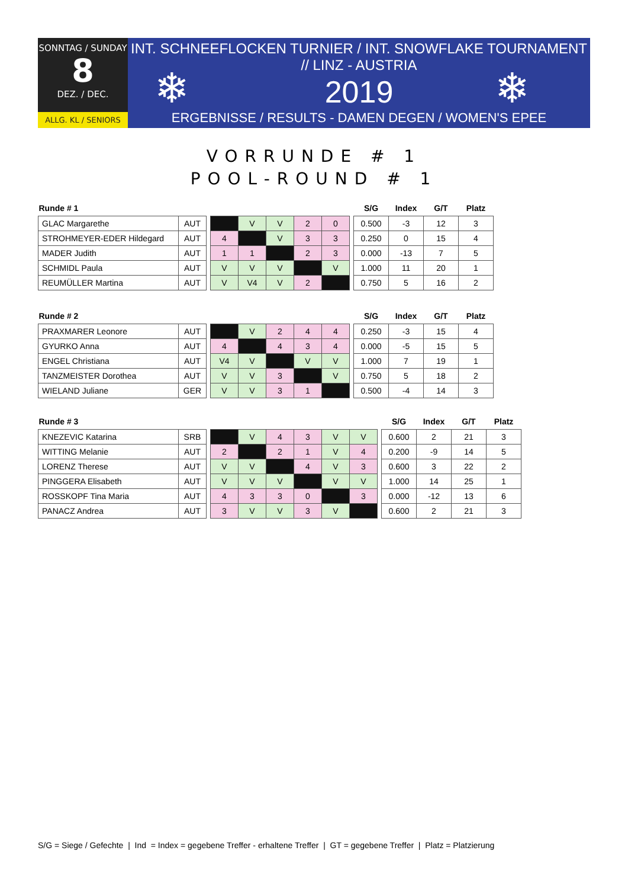SONNTAG / SUNDAY
8
DEZ. / DEC.
ALLG. KL / SENIORS
INT. SCHNEEFLOCKEN TURNIER / INT. SNOWFLAKE TOURNAMENT // LINZ - AUSTRIA
2019
ERGEBNISSE / RESULTS - DAMEN DEGEN / WOMEN'S EPEE
❄ ❄
VORRUNDE # 1
POOL-ROUND # 1
| Runde # 1 | | | | | | | | | S/G | Index | G/T | Platz |
| --- | --- | --- | --- | --- | --- | --- | --- | --- | --- | --- | --- | --- |
| GLAC Margarethe | AUT | | | V | V | 2 | 0 | | 0.500 | -3 | 12 | 3 |
| STROHMEYER-EDER Hildegard | AUT | | 4 | | V | 3 | 3 | | 0.250 | 0 | 15 | 4 |
| MADER Judith | AUT | | 1 | 1 | | 2 | 3 | | 0.000 | -13 | 7 | 5 |
| SCHMIDL Paula | AUT | | V | V | V | | V | | 1.000 | 11 | 20 | 1 |
| REUMÜLLER Martina | AUT | | V | V4 | V | 2 | | | 0.750 | 5 | 16 | 2 |
| Runde # 2 | | | | | | | | | S/G | Index | G/T | Platz |
| --- | --- | --- | --- | --- | --- | --- | --- | --- | --- | --- | --- | --- |
| PRAXMARER Leonore | AUT | | | V | 2 | 4 | 4 | | 0.250 | -3 | 15 | 4 |
| GYURKO Anna | AUT | | 4 | | 4 | 3 | 4 | | 0.000 | -5 | 15 | 5 |
| ENGEL Christiana | AUT | | V4 | V | | V | V | | 1.000 | 7 | 19 | 1 |
| TANZMEISTER Dorothea | AUT | | V | V | 3 | | V | | 0.750 | 5 | 18 | 2 |
| WIELAND Juliane | GER | | V | V | 3 | 1 | | | 0.500 | -4 | 14 | 3 |
| Runde # 3 | | | | | | | | | | S/G | Index | G/T | Platz |
| --- | --- | --- | --- | --- | --- | --- | --- | --- | --- | --- | --- | --- | --- |
| KNEZEVIC Katarina | SRB | | | V | 4 | 3 | V | V | | 0.600 | 2 | 21 | 3 |
| WITTING Melanie | AUT | | 2 | | 2 | 1 | V | 4 | | 0.200 | -9 | 14 | 5 |
| LORENZ Therese | AUT | | V | V | | 4 | V | 3 | | 0.600 | 3 | 22 | 2 |
| PINGGERA Elisabeth | AUT | | V | V | V | | V | V | | 1.000 | 14 | 25 | 1 |
| ROSSKOPF Tina Maria | AUT | | 4 | 3 | 3 | 0 | | 3 | | 0.000 | -12 | 13 | 6 |
| PANACZ Andrea | AUT | | 3 | V | V | 3 | V | | | 0.600 | 2 | 21 | 3 |
S/G = Siege / Gefechte | Ind = Index = gegebene Treffer - erhaltene Treffer | GT = gegebene Treffer | Platz = Platzierung